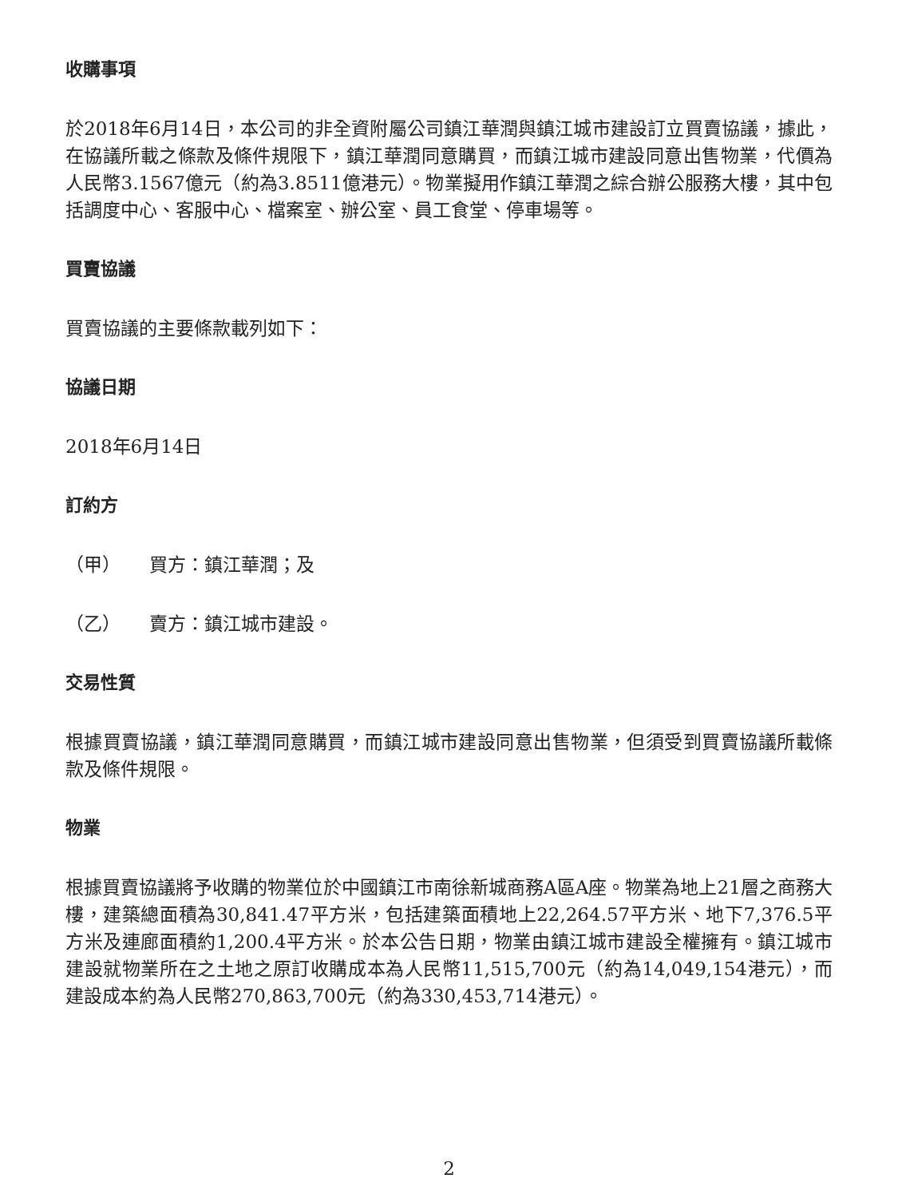收購事項
於2018年6月14日，本公司的非全資附屬公司鎮江華潤與鎮江城市建設訂立買賣協議，據此，在協議所載之條款及條件規限下，鎮江華潤同意購買，而鎮江城市建設同意出售物業，代價為人民幣3.1567億元（約為3.8511億港元）。物業擬用作鎮江華潤之綜合辦公服務大樓，其中包括調度中心、客服中心、檔案室、辦公室、員工食堂、停車場等。
買賣協議
買賣協議的主要條款載列如下：
協議日期
2018年6月14日
訂約方
（甲） 買方：鎮江華潤；及
（乙） 賣方：鎮江城市建設。
交易性質
根據買賣協議，鎮江華潤同意購買，而鎮江城市建設同意出售物業，但須受到買賣協議所載條款及條件規限。
物業
根據買賣協議將予收購的物業位於中國鎮江市南徐新城商務A區A座。物業為地上21層之商務大樓，建築總面積為30,841.47平方米，包括建築面積地上22,264.57平方米、地下7,376.5平方米及連廊面積約1,200.4平方米。於本公告日期，物業由鎮江城市建設全權擁有。鎮江城市建設就物業所在之土地之原訂收購成本為人民幣11,515,700元（約為14,049,154港元），而建設成本約為人民幣270,863,700元（約為330,453,714港元）。
2